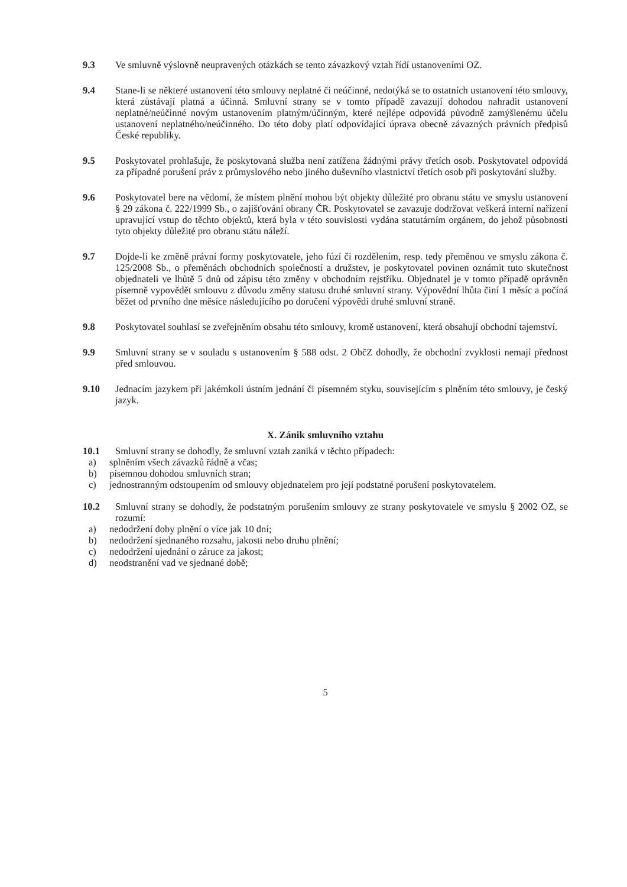9.3 Ve smluvně výslovně neupravených otázkách se tento závazkový vztah řídí ustanoveními OZ.
9.4 Stane-li se některé ustanovení této smlouvy neplatné či neúčinné, nedotýká se to ostatních ustanovení této smlouvy, která zůstávají platná a účinná. Smluvní strany se v tomto případě zavazují dohodou nahradit ustanovení neplatné/neúčinné novým ustanovením platným/účinným, které nejlépe odpovídá původně zamýšlenému účelu ustanovení neplatného/neúčinného. Do této doby platí odpovídající úprava obecně závazných právních předpisů České republiky.
9.5 Poskytovatel prohlašuje, že poskytovaná služba není zatížena žádnými právy třetích osob. Poskytovatel odpovídá za případné porušení práv z průmyslového nebo jiného duševního vlastnictví třetích osob při poskytování služby.
9.6 Poskytovatel bere na vědomí, že místem plnění mohou být objekty důležité pro obranu státu ve smyslu ustanovení § 29 zákona č. 222/1999 Sb., o zajišťování obrany ČR. Poskytovatel se zavazuje dodržovat veškerá interní nařízení upravující vstup do těchto objektů, která byla v této souvislosti vydána statutárním orgánem, do jehož působnosti tyto objekty důležité pro obranu státu náleží.
9.7 Dojde-li ke změně právní formy poskytovatele, jeho fúzí či rozdělením, resp. tedy přeměnou ve smyslu zákona č. 125/2008 Sb., o přeměnách obchodních společností a družstev, je poskytovatel povinen oznámit tuto skutečnost objednateli ve lhůtě 5 dnů od zápisu této změny v obchodním rejstříku. Objednatel je v tomto případě oprávněn písemně vypovědět smlouvu z důvodu změny statusu druhé smluvní strany. Výpovědní lhůta činí 1 měsíc a počíná běžet od prvního dne měsíce následujícího po doručení výpovědi druhé smluvní straně.
9.8 Poskytovatel souhlasí se zveřejněním obsahu této smlouvy, kromě ustanovení, která obsahují obchodní tajemství.
9.9 Smluvní strany se v souladu s ustanovením § 588 odst. 2 ObčZ dohodly, že obchodní zvyklosti nemají přednost před smlouvou.
9.10 Jednacím jazykem při jakémkoli ústním jednání či písemném styku, souvisejícím s plněním této smlouvy, je český jazyk.
X. Zánik smluvního vztahu
10.1 Smluvní strany se dohodly, že smluvní vztah zaniká v těchto případech:
a) splněním všech závazků řádně a včas;
b) písemnou dohodou smluvních stran;
c) jednostranným odstoupením od smlouvy objednatelem pro její podstatné porušení poskytovatelem.
10.2 Smluvní strany se dohodly, že podstatným porušením smlouvy ze strany poskytovatele ve smyslu § 2002 OZ, se rozumí:
a) nedodržení doby plnění o více jak 10 dní;
b) nedodržení sjednaného rozsahu, jakosti nebo druhu plnění;
c) nedodržení ujednání o záruce za jakost;
d) neodstranění vad ve sjednané době;
5